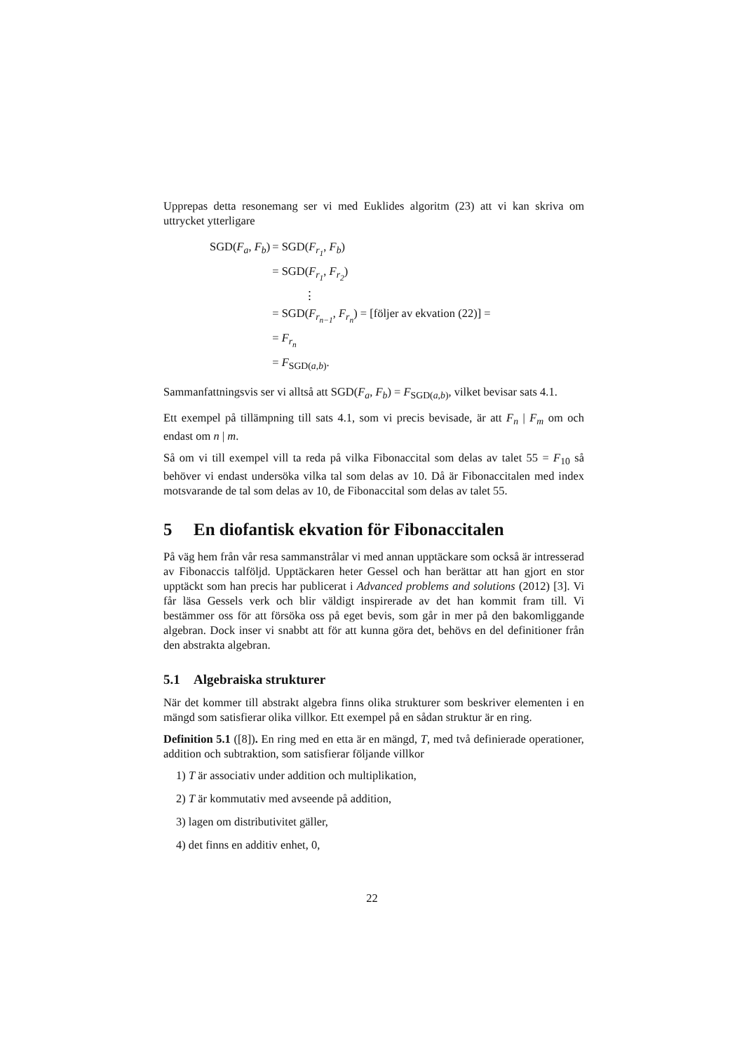Upprepas detta resonemang ser vi med Euklides algoritm (23) att vi kan skriva om uttrycket ytterligare
| SGD( F<sub>a</sub> , F<sub>b</sub> ) | = SGD( F<sub>r<sub>1</sub></sub> , F<sub>b</sub> ) |
| | = SGD( F<sub>r<sub>1</sub></sub> , F<sub>r<sub>2</sub></sub> ) |
| | ⋮ |
| | = SGD( F<sub>r<sub>n−1</sub></sub> , F<sub>r<sub>n</sub></sub> ) = [följer av ekvation (22)] = |
| | = F<sub>r<sub>n</sub></sub> |
| | = F<sub>SGD(a,b)</sub>. |
Sammanfattningsvis ser vi alltså att SGD(F<sub>a</sub>, F<sub>b</sub>) = F<sub>SGD(a,b)</sub>, vilket bevisar sats 4.1.
Ett exempel på tillämpning till sats 4.1, som vi precis bevisade, är att F<sub>n</sub> | F<sub>m</sub> om och endast om n | m.
Så om vi till exempel vill ta reda på vilka Fibonaccital som delas av talet 55 = F<sub>10</sub> så behöver vi endast undersöka vilka tal som delas av 10. Då är Fibonaccitalen med index motsvarande de tal som delas av 10, de Fibonaccital som delas av talet 55.
5 En diofantisk ekvation för Fibonaccitalen
På väg hem från vår resa sammanstrålar vi med annan upptäckare som också är intresserad av Fibonaccis talföljd. Upptäckaren heter Gessel och han berättar att han gjort en stor upptäckt som han precis har publicerat i Advanced problems and solutions (2012) [3]. Vi får läsa Gessels verk och blir väldigt inspirerade av det han kommit fram till. Vi bestämmer oss för att försöka oss på eget bevis, som går in mer på den bakomliggande algebran. Dock inser vi snabbt att för att kunna göra det, behövs en del definitioner från den abstrakta algebran.
5.1 Algebraiska strukturer
När det kommer till abstrakt algebra finns olika strukturer som beskriver elementen i en mängd som satisfierar olika villkor. Ett exempel på en sådan struktur är en ring.
Definition 5.1 ([8]). En ring med en etta är en mängd, T, med två definierade operationer, addition och subtraktion, som satisfierar följande villkor
1) T är associativ under addition och multiplikation,
2) T är kommutativ med avseende på addition,
3) lagen om distributivitet gäller,
4) det finns en additiv enhet, 0,
22